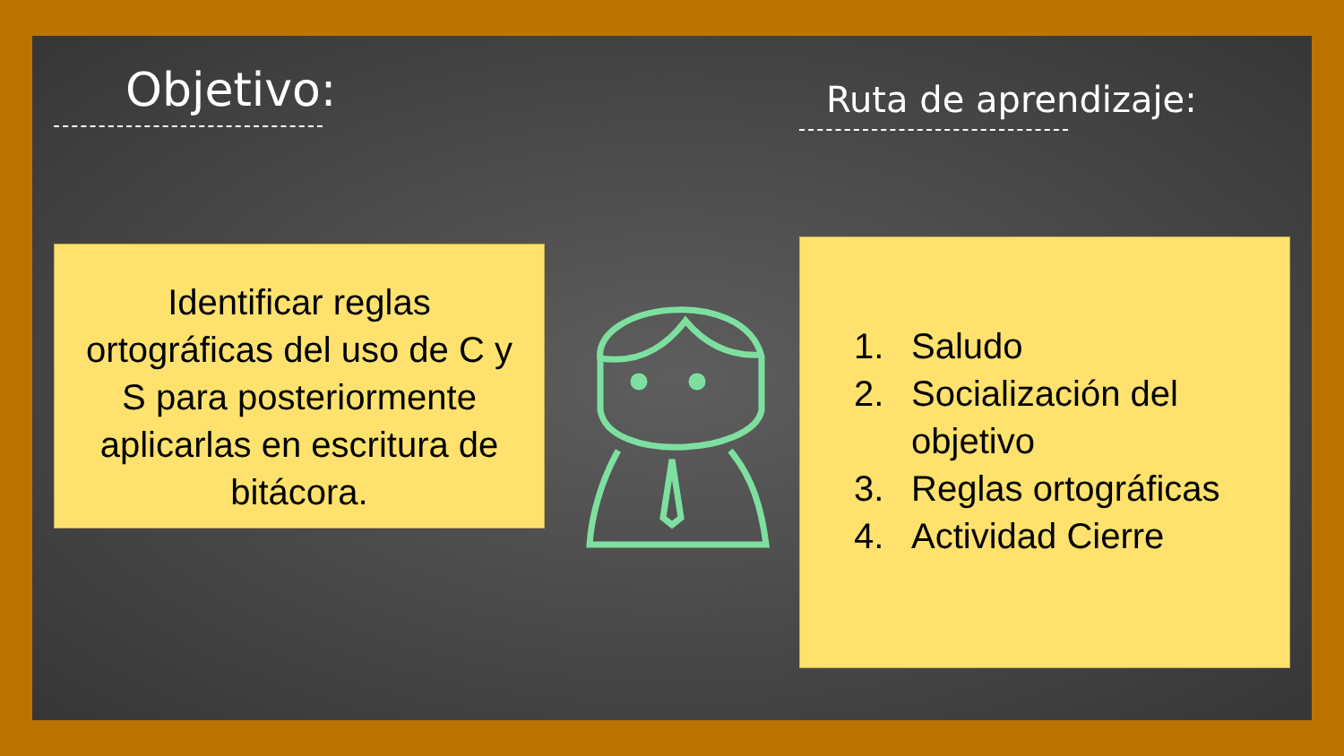Objetivo:
Identificar reglas ortográficas del uso de C y S para posteriormente aplicarlas en escritura de bitácora.
Ruta de aprendizaje:
1. Saludo
2. Socialización del objetivo
3. Reglas ortográficas
4. Actividad Cierre